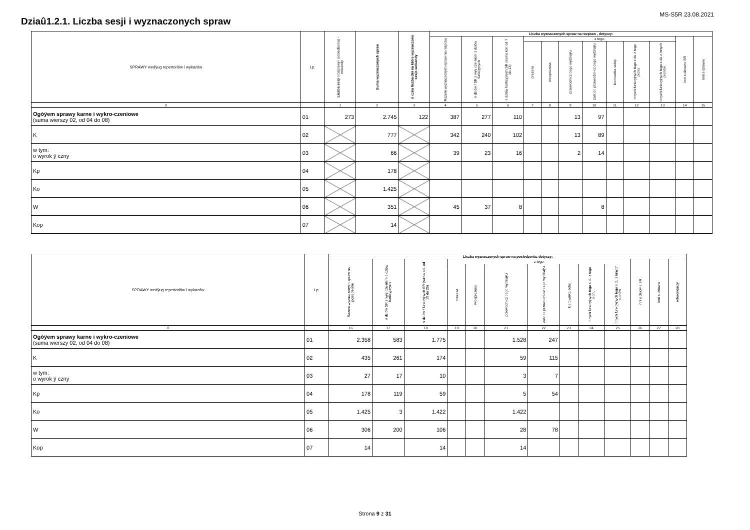Dziaû1.2.1. Liczba sesji i wyznaczonych spraw
MS-S5R 23.08.2021
| SPRAWY wedÿug repertoriów i wykazów | Lp. | Liczba sesji (rozprawy i posiedzenia) - wokandy | Suma wyznaczonych spraw | ú czna liczba dni na które wyznaczono sesje-wokandy | Liczba wyznaczonych spraw na rozpraw , dotyczy: | | | | | | | | | | | |
| --- | --- | --- | --- | --- | --- | --- | --- | --- | --- | --- | --- | --- | --- | --- | --- | --- |
| | | | | | Razem wyznaczonych spraw na rozpraw | s dziów / SR z wyÿ cze-niem s dziów funkcyjnych | s dziów funkcyjnych SR (suma kol. od 7 do 13) | z tego: | | | | | | | Inni s dziowie SR | Inni s dziowie |
| | | | | | | | | prezesa | wiceprezesa | przewodnicz cego wydziaÿu | zast pc przewodni-cz cego wydziaÿu | kierownika sekcji | innych funkcyjnych tego s du z tego pionu | innych funkcyjnych tego s du z innych pionów | | |
| 0 | | 1 | 2 | 3 | 4 | 5 | 6 | 7 | 8 | 9 | 10 | 11 | 12 | 13 | 14 | 15 |
| Ogóÿem sprawy karne i wykro-czeniowe (suma wierszy 02, od 04 do 08) | 01 | 273 | 2.745 | 122 | 387 | 277 | 110 | | | 13 | 97 | | | | | |
| K | 02 | | 777 | | 342 | 240 | 102 | | | 13 | 89 | | | | | |
| w tym: o wyrok ÿ czny | 03 | | 66 | | 39 | 23 | 16 | | | 2 | 14 | | | | | |
| Kp | 04 | | 178 | | | | | | | | | | | | | |
| Ko | 05 | | 1.425 | | | | | | | | | | | | | |
| W | 06 | | 351 | | 45 | 37 | 8 | | | | 8 | | | | | |
| Kop | 07 | | 14 | | | | | | | | | | | | | |
| SPRAWY wedÿug repertoriów i wykazów | Lp. | Liczba wyznaczonych spraw na posiedzenia, dotyczy: | | | | | | | | | | | | |
| --- | --- | --- | --- | --- | --- | --- | --- | --- | --- | --- | --- | --- | --- | --- |
| | | Razem wyznaczonych spraw na posiedzenie | s dziów SR z wyÿ cze-niem s dziów funkcyj-nych | s dziów / funkcyjnych SR (suma kol. od 19 do 25) | z tego: | | | | | | | inni s dziowie SR | Inni s dziowie | referendarzy |
| | | | | | prezesa | wiceprezesa | przewodnicz cego wydziaÿu | zast pc przewodni-cz cego wydziaÿu | kierownika sekcji | innych funkcyjnych tego s du z tego pionu | innych funkcyjnych tego s du z innych pionów | | | |
| 0 | | 16 | 17 | 18 | 19 | 20 | 21 | 22 | 23 | 24 | 25 | 26 | 27 | 28 |
| Ogóÿem sprawy karne i wykro-czeniowe (suma wierszy 02, od 04 do 08) | 01 | 2.358 | 583 | 1.775 | | | 1.528 | 247 | | | | | | |
| K | 02 | 435 | 261 | 174 | | | 59 | 115 | | | | | | |
| w tym: o wyrok ÿ czny | 03 | 27 | 17 | 10 | | | 3 | 7 | | | | | | |
| Kp | 04 | 178 | 119 | 59 | | | 5 | 54 | | | | | | |
| Ko | 05 | 1.425 | 3 | 1.422 | | | 1.422 | | | | | | | |
| W | 06 | 306 | 200 | 106 | | | 28 | 78 | | | | | | |
| Kop | 07 | 14 | | 14 | | | 14 | | | | | | | |
Strona 9 z 31